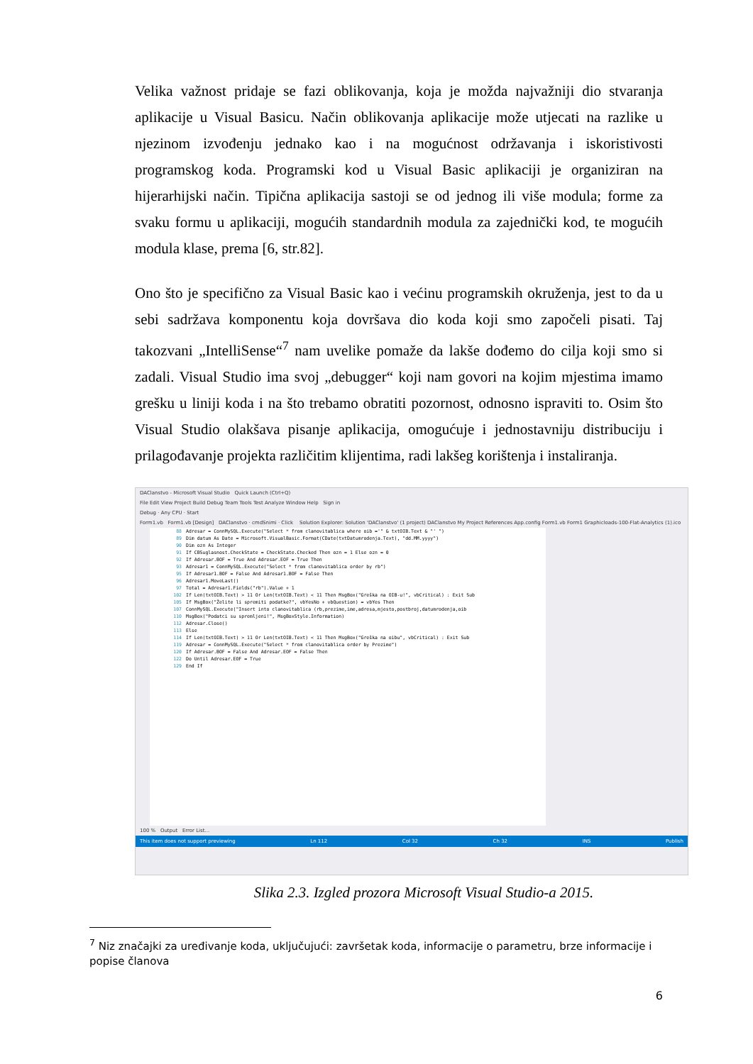Velika važnost pridaje se fazi oblikovanja, koja je možda najvažniji dio stvaranja aplikacije u Visual Basicu. Način oblikovanja aplikacije može utjecati na razlike u njezinom izvođenju jednako kao i na mogućnost održavanja i iskoristivosti programskog koda. Programski kod u Visual Basic aplikaciji je organiziran na hijerarhijski način. Tipična aplikacija sastoji se od jednog ili više modula; forme za svaku formu u aplikaciji, mogućih standardnih modula za zajednički kod, te mogućih modula klase, prema [6, str.82].
Ono što je specifično za Visual Basic kao i većinu programskih okruženja, jest to da u sebi sadržava komponentu koja dovršava dio koda koji smo započeli pisati. Taj takozvani „IntelliSense“<sup>7</sup> nam uvelike pomaže da lakše dođemo do cilja koji smo si zadali. Visual Studio ima svoj „debugger“ koji nam govori na kojim mjestima imamo grešku u liniji koda i na što trebamo obratiti pozornost, odnosno ispraviti to. Osim što Visual Studio olakšava pisanje aplikacija, omogućuje i jednostavniju distribuciju i prilagođavanje projekta različitim klijentima, radi lakšeg korištenja i instaliranja.
DAClanstvo - Microsoft Visual Studio Quick Launch (Ctrl+Q)
File Edit View Project Build Debug Team Tools Test Analyze Window Help Sign in
Debug · Any CPU · Start
Form1.vb Form1.vb [Design] DAClanstvo · cmdSnimi · Click Solution Explorer: Solution 'DAClanstvo' (1 project) DAClanstvo My Project References App.config Form1.vb Form1 Graphicloads-100-Flat-Analytics (1).ico
88
89
90
91
92
93
95
96
97
102
105
107
110
112
113
114
119
120
122
129
Adresar = ConnMySQL.Execute("Select * from clanovitablica where oib ='" & txtOIB.Text & "' ")
Dim datum As Date = Microsoft.VisualBasic.Format(CDate(txtDatumrodenja.Text), "dd.MM.yyyy")
Dim ozn As Integer
If CBSuglasnost.CheckState = CheckState.Checked Then ozn = 1 Else ozn = 0
If Adresar.BOF = True And Adresar.EOF = True Then
Adresar1 = ConnMySQL.Execute("Select * from clanovitablica order by rb")
If Adresar1.BOF = False And Adresar1.BOF = False Then
Adresar1.MoveLast()
Total = Adresar1.Fields("rb").Value + 1
If Len(txtOIB.Text) > 11 Or Len(txtOIB.Text) < 11 Then MsgBox("Greška na OIB-u!", vbCritical) : Exit Sub
If MsgBox("Želite li spremiti podatke?", vbYesNo + vbQuestion) = vbYes Then
ConnMySQL.Execute("Insert into clanovitablica (rb,prezime,ime,adresa,mjesto,postbroj,datumrodenja,oib
MsgBox("Podatci su spremljeni!", MsgBoxStyle.Information)
Adresar.Close()
Else
If Len(txtOIB.Text) > 11 Or Len(txtOIB.Text) < 11 Then MsgBox("Greška na oibu", vbCritical) : Exit Sub
Adresar = ConnMySQL.Execute("Select * from clanovitablica order by Prezime")
If Adresar.BOF = False And Adresar.EOF = False Then
Do Until Adresar.EOF = True
End If
100 % Output Error List...
This item does not support previewing Ln 112 Col 32 Ch 32 INS Publish
Slika 2.3. Izgled prozora Microsoft Visual Studio-a 2015.
<sup>7</sup> Niz značajki za uređivanje koda, uključujući: završetak koda, informacije o parametru, brze informacije i popise članova
6